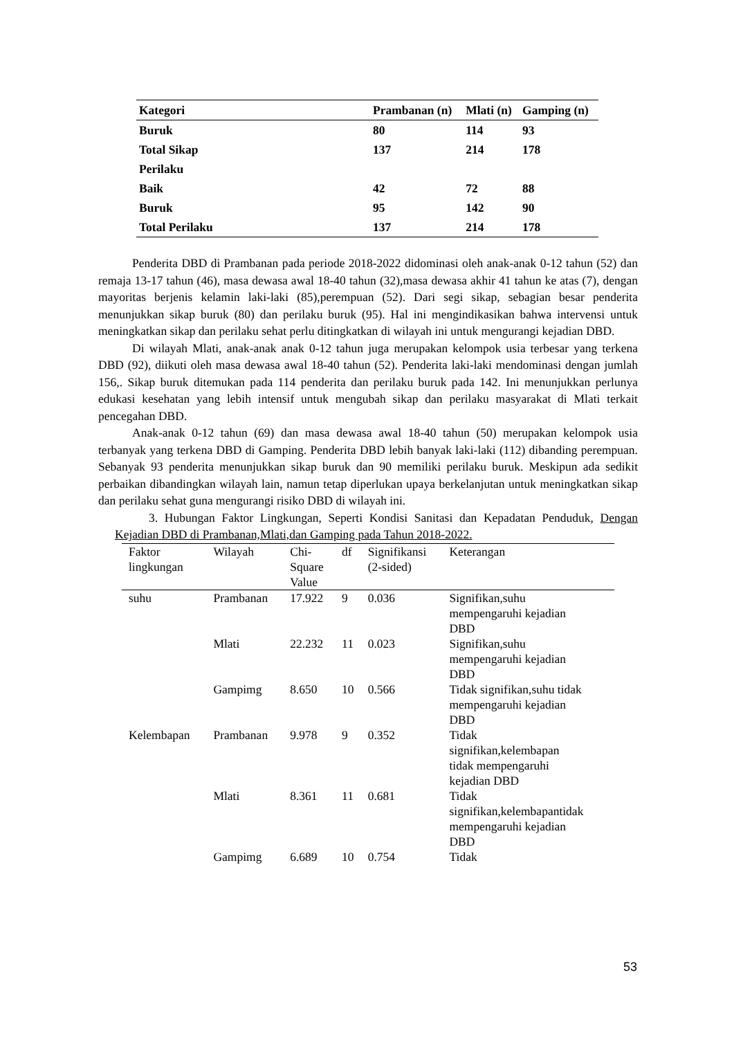| Kategori | Prambanan (n) | Mlati (n) | Gamping (n) |
| --- | --- | --- | --- |
| Buruk | 80 | 114 | 93 |
| Total Sikap | 137 | 214 | 178 |
| Perilaku | | | |
| Baik | 42 | 72 | 88 |
| Buruk | 95 | 142 | 90 |
| Total Perilaku | 137 | 214 | 178 |
Penderita DBD di Prambanan pada periode 2018-2022 didominasi oleh anak-anak 0-12 tahun (52) dan remaja 13-17 tahun (46), masa dewasa awal 18-40 tahun (32),masa dewasa akhir 41 tahun ke atas (7), dengan mayoritas berjenis kelamin laki-laki (85),perempuan (52). Dari segi sikap, sebagian besar penderita menunjukkan sikap buruk (80) dan perilaku buruk (95). Hal ini mengindikasikan bahwa intervensi untuk meningkatkan sikap dan perilaku sehat perlu ditingkatkan di wilayah ini untuk mengurangi kejadian DBD.
Di wilayah Mlati, anak-anak anak 0-12 tahun juga merupakan kelompok usia terbesar yang terkena DBD (92), diikuti oleh masa dewasa awal 18-40 tahun (52). Penderita laki-laki mendominasi dengan jumlah 156,. Sikap buruk ditemukan pada 114 penderita dan perilaku buruk pada 142. Ini menunjukkan perlunya edukasi kesehatan yang lebih intensif untuk mengubah sikap dan perilaku masyarakat di Mlati terkait pencegahan DBD.
Anak-anak 0-12 tahun (69) dan masa dewasa awal 18-40 tahun (50) merupakan kelompok usia terbanyak yang terkena DBD di Gamping. Penderita DBD lebih banyak laki-laki (112) dibanding perempuan. Sebanyak 93 penderita menunjukkan sikap buruk dan 90 memiliki perilaku buruk. Meskipun ada sedikit perbaikan dibandingkan wilayah lain, namun tetap diperlukan upaya berkelanjutan untuk meningkatkan sikap dan perilaku sehat guna mengurangi risiko DBD di wilayah ini.
3. Hubungan Faktor Lingkungan, Seperti Kondisi Sanitasi dan Kepadatan Penduduk, Dengan Kejadian DBD di Prambanan,Mlati,dan Gamping pada Tahun 2018-2022.
| Faktor lingkungan | Wilayah | Chi- Square Value | df | Signifikansi (2-sided) | Keterangan |
| --- | --- | --- | --- | --- | --- |
| suhu | Prambanan | 17.922 | 9 | 0.036 | Signifikan,suhu mempengaruhi kejadian DBD |
| | Mlati | 22.232 | 11 | 0.023 | Signifikan,suhu mempengaruhi kejadian DBD |
| | Gampimg | 8.650 | 10 | 0.566 | Tidak signifikan,suhu tidak mempengaruhi kejadian DBD |
| Kelembapan | Prambanan | 9.978 | 9 | 0.352 | Tidak signifikan,kelembapan tidak mempengaruhi kejadian DBD |
| | Mlati | 8.361 | 11 | 0.681 | Tidak signifikan,kelembapantidak mempengaruhi kejadian DBD |
| | Gampimg | 6.689 | 10 | 0.754 | Tidak |
53